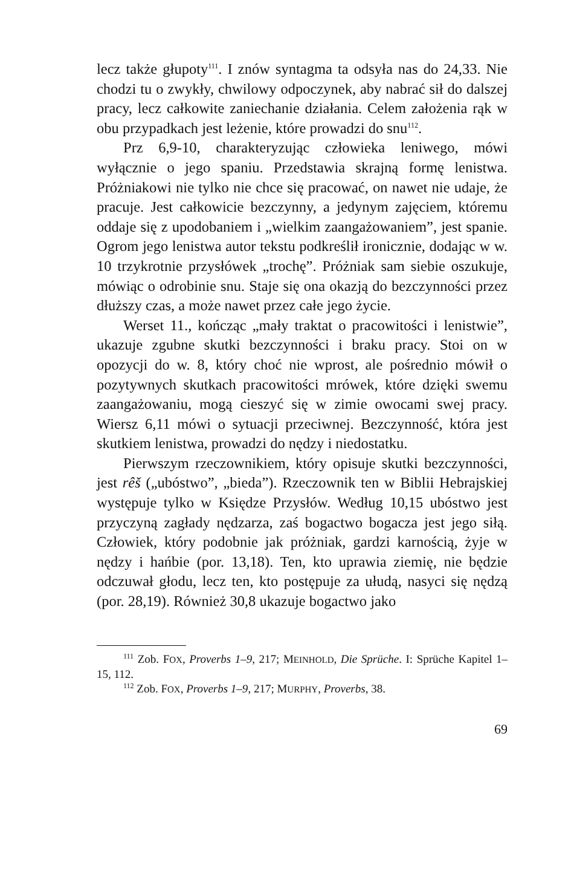lecz także głupoty<sup>111</sup>. I znów syntagma ta odsyła nas do 24,33. Nie chodzi tu o zwykły, chwilowy odpoczynek, aby nabrać sił do dalszej pracy, lecz całkowite zaniechanie działania. Celem założenia rąk w obu przypadkach jest leżenie, które prowadzi do snu<sup>112</sup>.
Prz 6,9-10, charakteryzując człowieka leniwego, mówi wyłącznie o jego spaniu. Przedstawia skrajną formę lenistwa. Próżniakowi nie tylko nie chce się pracować, on nawet nie udaje, że pracuje. Jest całkowicie bezczynny, a jedynym zajęciem, któremu oddaje się z upodobaniem i „wielkim zaangażowaniem”, jest spanie. Ogrom jego lenistwa autor tekstu podkreślił ironicznie, dodając w w. 10 trzykrotnie przysłówek „trochę”. Próżniak sam siebie oszukuje, mówiąc o odrobinie snu. Staje się ona okazją do bezczynności przez dłuższy czas, a może nawet przez całe jego życie.
Werset 11., kończąc „mały traktat o pracowitości i lenistwie”, ukazuje zgubne skutki bezczynności i braku pracy. Stoi on w opozycji do w. 8, który choć nie wprost, ale pośrednio mówił o pozytywnych skutkach pracowitości mrówek, które dzięki swemu zaangażowaniu, mogą cieszyć się w zimie owocami swej pracy. Wiersz 6,11 mówi o sytuacji przeciwnej. Bezczynność, która jest skutkiem lenistwa, prowadzi do nędzy i niedostatku.
Pierwszym rzeczownikiem, który opisuje skutki bezczynności, jest rêš („ubóstwo”, „bieda”). Rzeczownik ten w Biblii Hebrajskiej występuje tylko w Księdze Przysłów. Według 10,15 ubóstwo jest przyczyną zagłady nędzarza, zaś bogactwo bogacza jest jego siłą. Człowiek, który podobnie jak próżniak, gardzi karnością, żyje w nędzy i hańbie (por. 13,18). Ten, kto uprawia ziemię, nie będzie odczuwał głodu, lecz ten, kto postępuje za ułudą, nasyci się nędzą (por. 28,19). Również 30,8 ukazuje bogactwo jako
<sup>111</sup> Zob. FOX, Proverbs 1–9, 217; MEINHOLD, Die Sprüche. I: Sprüche Kapitel 1–15, 112.
<sup>112</sup> Zob. FOX, Proverbs 1–9, 217; MURPHY, Proverbs, 38.
69